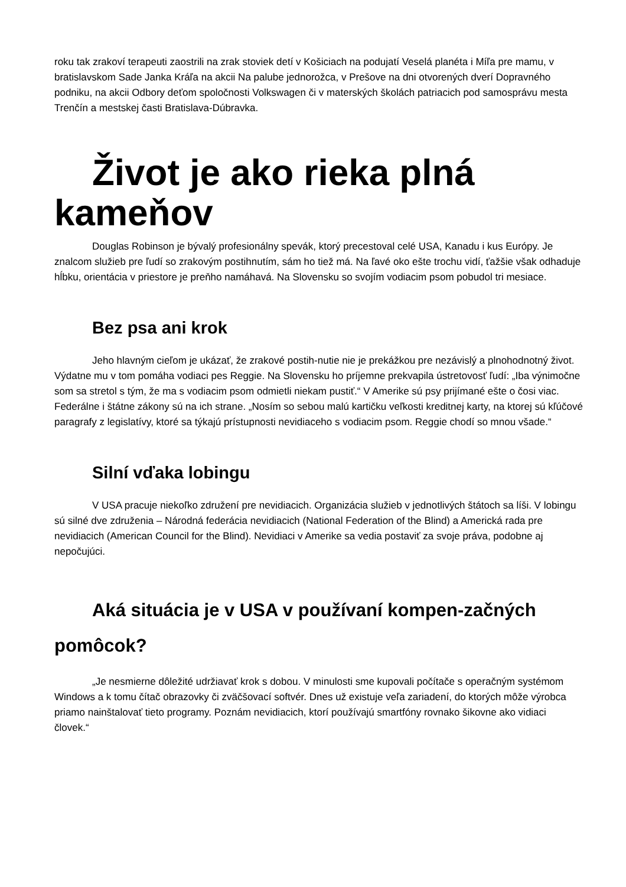roku tak zrakoví terapeuti zaostrili na zrak stoviek detí v Košiciach na podujatí Veselá planéta i Míľa pre mamu, v bratislavskom Sade Janka Kráľa na akcii Na palube jednorožca, v Prešove na dni otvorených dverí Dopravného podniku, na akcii Odbory deťom spoločnosti Volkswagen či v materských školách patriacich pod samosprávu mesta Trenčín a mestskej časti Bratislava-Dúbravka.
Život je ako rieka plná kameňov
Douglas Robinson je bývalý profesionálny spevák, ktorý precestoval celé USA, Kanadu i kus Európy. Je znalcom služieb pre ľudí so zrakovým postihnutím, sám ho tiež má. Na ľavé oko ešte trochu vidí, ťažšie však odhaduje hĺbku, orientácia v priestore je preňho namáhavá. Na Slovensku so svojím vodiacim psom pobudol tri mesiace.
Bez psa ani krok
Jeho hlavným cieľom je ukázať, že zrakové postih-nutie nie je prekážkou pre nezávislý a plnohodnotný život. Výdatne mu v tom pomáha vodiaci pes Reggie. Na Slovensku ho príjemne prekvapila ústretovosť ľudí: „Iba výnimočne som sa stretol s tým, že ma s vodiacim psom odmietli niekam pustiť.“ V Amerike sú psy prijímané ešte o čosi viac. Federálne i štátne zákony sú na ich strane. „Nosím so sebou malú kartičku veľkosti kreditnej karty, na ktorej sú kľúčové paragrafy z legislatívy, ktoré sa týkajú prístupnosti nevidiaceho s vodiacim psom. Reggie chodí so mnou všade.“
Silní vďaka lobingu
V USA pracuje niekoľko združení pre nevidiacich. Organizácia služieb v jednotlivých štátoch sa líši. V lobingu sú silné dve združenia – Národná federácia nevidiacich (National Federation of the Blind) a Americká rada pre nevidiacich (American Council for the Blind). Nevidiaci v Amerike sa vedia postaviť za svoje práva, podobne aj nepočujúci.
Aká situácia je v USA v používaní kompen-začných pomôcok?
„Je nesmierne dôležité udržiavať krok s dobou. V minulosti sme kupovali počítače s operačným systémom Windows a k tomu čítač obrazovky či zväčšovací softvér. Dnes už existuje veľa zariadení, do ktorých môže výrobca priamo nainštalovať tieto programy. Poznám nevidiacich, ktorí používajú smartfóny rovnako šikovne ako vidiaci človek.“